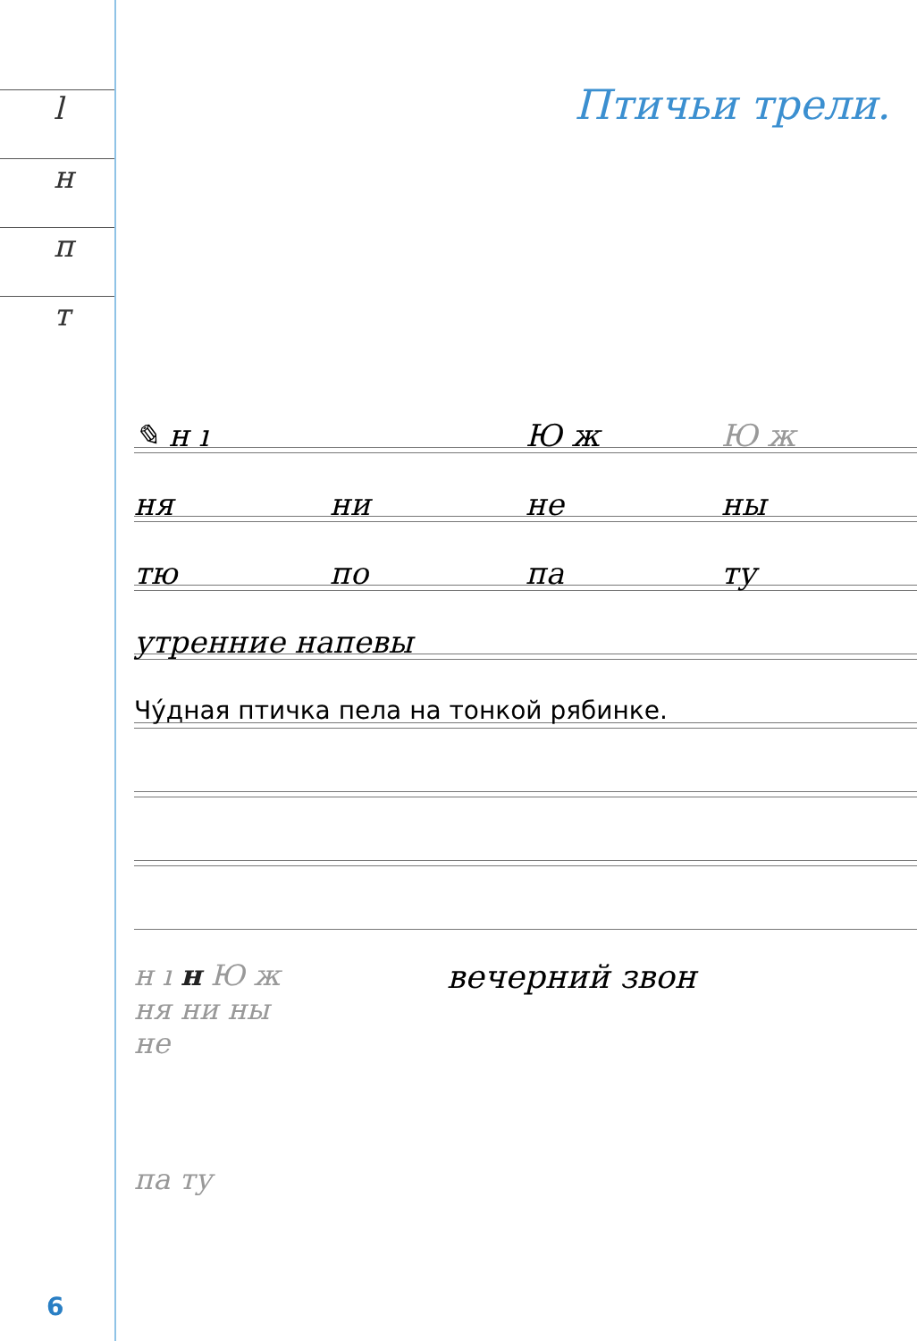l
н
п
т
Птичьи трели.
✎ н ı Ю ж Ю ж
ня ни не ны
тю по па ту
утренние напевы
Чу́дная птичка пела на тонкой рябинке.
н ı н Ю ж
ня ни ны
не
па ту
вечерний звон
6